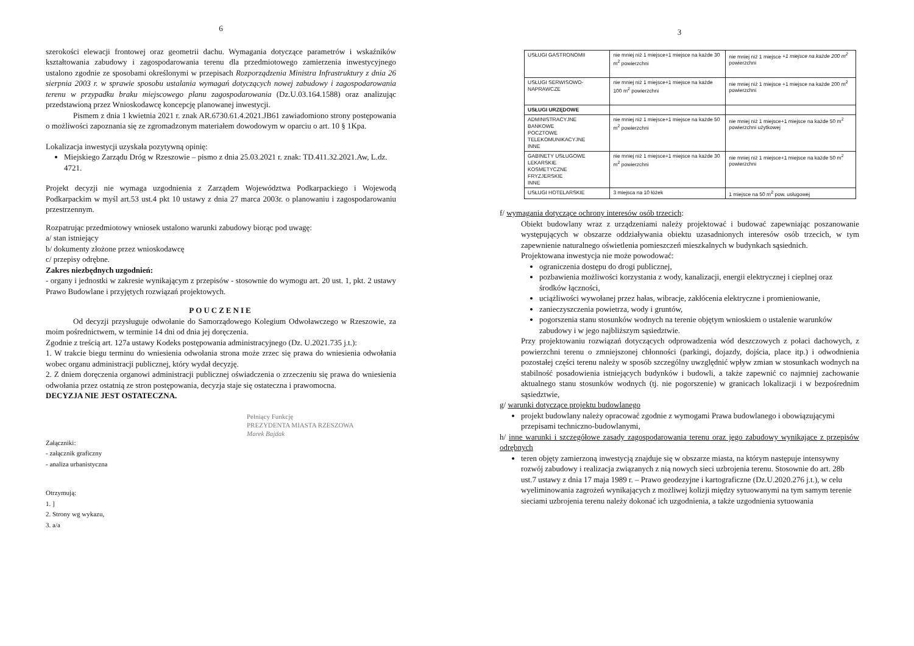6
szerokości elewacji frontowej oraz geometrii dachu. Wymagania dotyczące parametrów i wskaźników kształtowania zabudowy i zagospodarowania terenu dla przedmiotowego zamierzenia inwestycyjnego ustalono zgodnie ze sposobami określonymi w przepisach Rozporządzenia Ministra Infrastruktury z dnia 26 sierpnia 2003 r. w sprawie sposobu ustalania wymagań dotyczących nowej zabudowy i zagospodarowania terenu w przypadku braku miejscowego planu zagospodarowania (Dz.U.03.164.1588) oraz analizując przedstawioną przez Wnioskodawcę koncepcję planowanej inwestycji.
Pismem z dnia 1 kwietnia 2021 r. znak AR.6730.61.4.2021.JB61 zawiadomiono strony postępowania o możliwości zapoznania się ze zgromadzonym materiałem dowodowym w oparciu o art. 10 § 1Kpa.
Lokalizacja inwestycji uzyskała pozytywną opinię:
Miejskiego Zarządu Dróg w Rzeszowie – pismo z dnia 25.03.2021 r. znak: TD.411.32.2021.Aw, L.dz. 4721.
Projekt decyzji nie wymaga uzgodnienia z Zarządem Województwa Podkarpackiego i Wojewodą Podkarpackim w myśl art.53 ust.4 pkt 10 ustawy z dnia 27 marca 2003r. o planowaniu i zagospodarowaniu przestrzennym.
Rozpatrując przedmiotowy wniosek ustalono warunki zabudowy biorąc pod uwagę:
a/ stan istniejący
b/ dokumenty złożone przez wnioskodawcę
c/ przepisy odrębne.
Zakres niezbędnych uzgodnień:
- organy i jednostki w zakresie wynikającym z przepisów - stosownie do wymogu art. 20 ust. 1, pkt. 2 ustawy Prawo Budowlane i przyjętych rozwiązań projektowych.
POUCZENIE
Od decyzji przysługuje odwołanie do Samorządowego Kolegium Odwoławczego w Rzeszowie, za moim pośrednictwem, w terminie 14 dni od dnia jej doręczenia.
Zgodnie z treścią art. 127a ustawy Kodeks postępowania administracyjnego (Dz. U.2021.735 j.t.):
1. W trakcie biegu terminu do wniesienia odwołania strona może zrzec się prawa do wniesienia odwołania wobec organu administracji publicznej, który wydał decyzję.
2. Z dniem doręczenia organowi administracji publicznej oświadczenia o zrzeczeniu się prawa do wniesienia odwołania przez ostatnią ze stron postępowania, decyzja staje się ostateczna i prawomocna.
DECYZJA NIE JEST OSTATECZNA.
Pełniący Funkcję
PREZYDENTA MIASTA RZESZOWA
Marek Bajdak
Załączniki:
- załącznik graficzny
- analiza urbanistyczna
Otrzymują:
1. ]
2. Strony wg wykazu,
3. a/a
3
| USŁUGI GASTRONOMII | nie mniej niż 1 miejsce+1 miejsce na każde 30 m<sup>2</sup> powierzchni | nie mniej niż 1 miejsce +1 miejsce na każde 200 m<sup>2</sup> powierzchni |
| USŁUGI SERWISOWO-NAPRAWCZE | nie mniej niż 1 miejsce+1 miejsce na każde 100 m<sup>2</sup> powierzchni | nie mniej niż 1 miejsce +1 miejsce na każde 200 m<sup>2</sup> powierzchni |
| USŁUGI URZĘDOWE | | |
| ADMINISTRACYJNE BANKOWE POCZTOWE TELEKOMUNIKACYJNE INNE | nie mniej niż 1 miejsce+1 miejsce na każde 50 m<sup>2</sup> powierzchni | nie mniej niż 1 miejsce+1 miejsce na każde 50 m<sup>2</sup> powierzchni użytkowej |
| GABINETY USŁUGOWE LEKARSKIE KOSMETYCZNE FRYZJERSKIE INNE | nie mniej niż 1 miejsce+1 miejsce na każde 30 m<sup>2</sup> powierzchni | nie mniej niż 1 miejsce+1 miejsce na każde 50 m<sup>2</sup> powierzchni |
| USŁUGI HOTELARSKIE | 3 miejsca na 10 łóżek | 1 miejsce na 50 m<sup>2</sup> pow. usługowej |
f/ wymagania dotyczące ochrony interesów osób trzecich:
Obiekt budowlany wraz z urządzeniami należy projektować i budować zapewniając poszanowanie występujących w obszarze oddziaływania obiektu uzasadnionych interesów osób trzecich, w tym zapewnienie naturalnego oświetlenia pomieszczeń mieszkalnych w budynkach sąsiednich.
Projektowana inwestycja nie może powodować:
ograniczenia dostępu do drogi publicznej,
pozbawienia możliwości korzystania z wody, kanalizacji, energii elektrycznej i cieplnej oraz środków łączności,
uciążliwości wywołanej przez hałas, wibracje, zakłócenia elektryczne i promieniowanie,
zanieczyszczenia powietrza, wody i gruntów,
pogorszenia stanu stosunków wodnych na terenie objętym wnioskiem o ustalenie warunków zabudowy i w jego najbliższym sąsiedztwie.
Przy projektowaniu rozwiązań dotyczących odprowadzenia wód deszczowych z połaci dachowych, z powierzchni terenu o zmniejszonej chłonności (parkingi, dojazdy, dojścia, place itp.) i odwodnienia pozostałej części terenu należy w sposób szczególny uwzględnić wpływ zmian w stosunkach wodnych na stabilność posadowienia istniejących budynków i budowli, a także zapewnić co najmniej zachowanie aktualnego stanu stosunków wodnych (tj. nie pogorszenie) w granicach lokalizacji i w bezpośrednim sąsiedztwie,
g/ warunki dotyczące projektu budowlanego
projekt budowlany należy opracować zgodnie z wymogami Prawa budowlanego i obowiązującymi przepisami techniczno-budowlanymi,
h/ inne warunki i szczegółowe zasady zagospodarowania terenu oraz jego zabudowy wynikające z przepisów odrębnych
teren objęty zamierzoną inwestycją znajduje się w obszarze miasta, na którym następuje intensywny rozwój zabudowy i realizacja związanych z nią nowych sieci uzbrojenia terenu. Stosownie do art. 28b ust.7 ustawy z dnia 17 maja 1989 r. – Prawo geodezyjne i kartograficzne (Dz.U.2020.276 j.t.), w celu wyeliminowania zagrożeń wynikających z możliwej kolizji między sytuowanymi na tym samym terenie sieciami uzbrojenia terenu należy dokonać ich uzgodnienia, a także uzgodnienia sytuowania